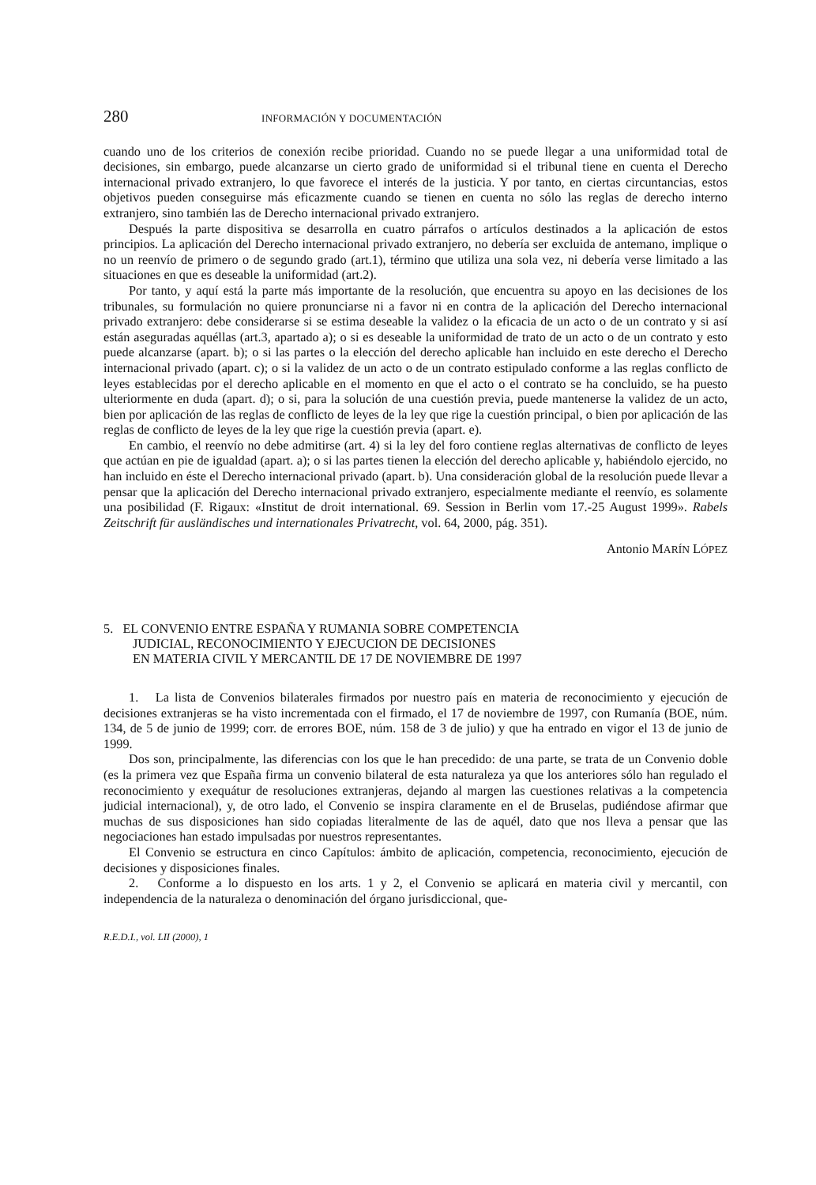280 INFORMACIÓN Y DOCUMENTACIÓN
cuando uno de los criterios de conexión recibe prioridad. Cuando no se puede llegar a una uniformidad total de decisiones, sin embargo, puede alcanzarse un cierto grado de uniformidad si el tribunal tiene en cuenta el Derecho internacional privado extranjero, lo que favorece el interés de la justicia. Y por tanto, en ciertas circuntancias, estos objetivos pueden conseguirse más eficazmente cuando se tienen en cuenta no sólo las reglas de derecho interno extranjero, sino también las de Derecho internacional privado extranjero.
Después la parte dispositiva se desarrolla en cuatro párrafos o artículos destinados a la aplicación de estos principios. La aplicación del Derecho internacional privado extranjero, no debería ser excluida de antemano, implique o no un reenvío de primero o de segundo grado (art.1), término que utiliza una sola vez, ni debería verse limitado a las situaciones en que es deseable la uniformidad (art.2).
Por tanto, y aquí está la parte más importante de la resolución, que encuentra su apoyo en las decisiones de los tribunales, su formulación no quiere pronunciarse ni a favor ni en contra de la aplicación del Derecho internacional privado extranjero: debe considerarse si se estima deseable la validez o la eficacia de un acto o de un contrato y si así están aseguradas aquéllas (art.3, apartado a); o si es deseable la uniformidad de trato de un acto o de un contrato y esto puede alcanzarse (apart. b); o si las partes o la elección del derecho aplicable han incluido en este derecho el Derecho internacional privado (apart. c); o si la validez de un acto o de un contrato estipulado conforme a las reglas conflicto de leyes establecidas por el derecho aplicable en el momento en que el acto o el contrato se ha concluido, se ha puesto ulteriormente en duda (apart. d); o si, para la solución de una cuestión previa, puede mantenerse la validez de un acto, bien por aplicación de las reglas de conflicto de leyes de la ley que rige la cuestión principal, o bien por aplicación de las reglas de conflicto de leyes de la ley que rige la cuestión previa (apart. e).
En cambio, el reenvío no debe admitirse (art. 4) si la ley del foro contiene reglas alternativas de conflicto de leyes que actúan en pie de igualdad (apart. a); o si las partes tienen la elección del derecho aplicable y, habiéndolo ejercido, no han incluido en éste el Derecho internacional privado (apart. b). Una consideración global de la resolución puede llevar a pensar que la aplicación del Derecho internacional privado extranjero, especialmente mediante el reenvío, es solamente una posibilidad (F. Rigaux: «Institut de droit international. 69. Session in Berlin vom 17.-25 August 1999». Rabels Zeitschrift für ausländisches und internationales Privatrecht, vol. 64, 2000, pág. 351).
Antonio MARÍN LÓPEZ
5. EL CONVENIO ENTRE ESPAÑA Y RUMANIA SOBRE COMPETENCIA
JUDICIAL, RECONOCIMIENTO Y EJECUCION DE DECISIONES
EN MATERIA CIVIL Y MERCANTIL DE 17 DE NOVIEMBRE DE 1997
1. La lista de Convenios bilaterales firmados por nuestro país en materia de reconocimiento y ejecución de decisiones extranjeras se ha visto incrementada con el firmado, el 17 de noviembre de 1997, con Rumanía (BOE, núm. 134, de 5 de junio de 1999; corr. de errores BOE, núm. 158 de 3 de julio) y que ha entrado en vigor el 13 de junio de 1999.
Dos son, principalmente, las diferencias con los que le han precedido: de una parte, se trata de un Convenio doble (es la primera vez que España firma un convenio bilateral de esta naturaleza ya que los anteriores sólo han regulado el reconocimiento y exequátur de resoluciones extranjeras, dejando al margen las cuestiones relativas a la competencia judicial internacional), y, de otro lado, el Convenio se inspira claramente en el de Bruselas, pudiéndose afirmar que muchas de sus disposiciones han sido copiadas literalmente de las de aquél, dato que nos lleva a pensar que las negociaciones han estado impulsadas por nuestros representantes.
El Convenio se estructura en cinco Capítulos: ámbito de aplicación, competencia, reconocimiento, ejecución de decisiones y disposiciones finales.
2. Conforme a lo dispuesto en los arts. 1 y 2, el Convenio se aplicará en materia civil y mercantil, con independencia de la naturaleza o denominación del órgano jurisdiccional, que-
R.E.D.I., vol. LII (2000), 1